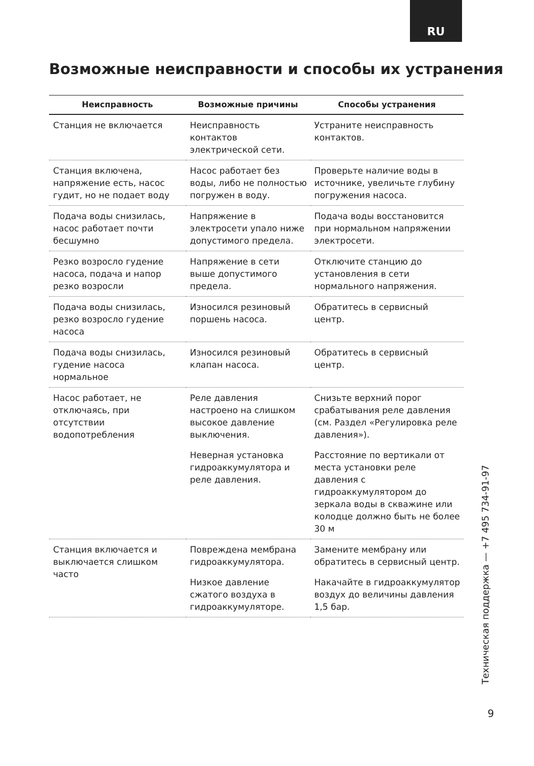RU
Возможные неисправности и способы их устранения
| Неисправность | Возможные причины | Способы устранения |
| --- | --- | --- |
| Станция не включается | Неисправность контактов электрической сети. | Устраните неисправность контактов. |
| Станция включена, напряжение есть, насос гудит, но не подает воду | Насос работает без воды, либо не полностью погружен в воду. | Проверьте наличие воды в источнике, увеличьте глубину погружения насоса. |
| Подача воды снизилась, насос работает почти бесшумно | Напряжение в электросети упало ниже допустимого предела. | Подача воды восстановится при нормальном напряжении электросети. |
| Резко возросло гудение насоса, подача и напор резко возросли | Напряжение в сети выше допустимого предела. | Отключите станцию до установления в сети нормального напряжения. |
| Подача воды снизилась, резко возросло гудение насоса | Износился резиновый поршень насоса. | Обратитесь в сервисный центр. |
| Подача воды снизилась, гудение насоса нормальное | Износился резиновый клапан насоса. | Обратитесь в сервисный центр. |
| Насос работает, не отключаясь, при отсутствии водопотребления | Реле давления настроено на слишком высокое давление выключения. | Снизьте верхний порог срабатывания реле давления (см. Раздел «Регулировка реле давления»). |
| | Неверная установка гидроаккумулятора и реле давления. | Расстояние по вертикали от места установки реле давления с гидроаккумулятором до зеркала воды в скважине или колодце должно быть не более 30 м |
| Станция включается и выключается слишком часто | Повреждена мембрана гидроаккумулятора. | Замените мембрану или обратитесь в сервисный центр. |
| | Низкое давление сжатого воздуха в гидроаккумуляторе. | Накачайте в гидроаккумулятор воздух до величины давления 1,5 бар. |
Техническая поддержка — +7 495 734-91-97
9